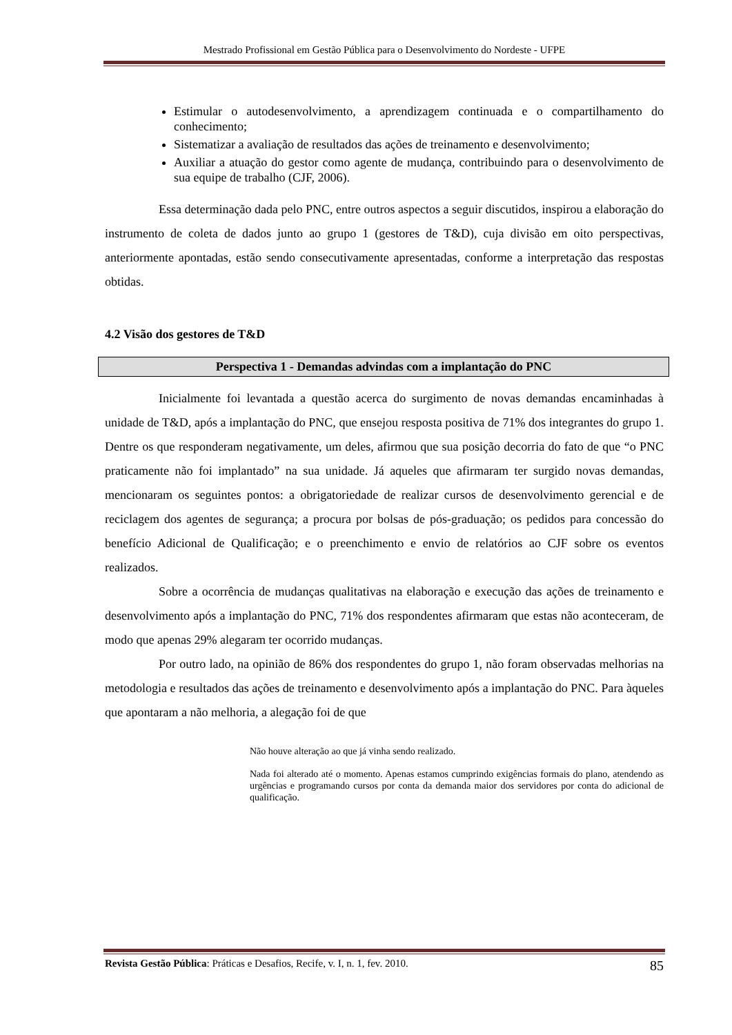Mestrado Profissional em Gestão Pública para o Desenvolvimento do Nordeste - UFPE
Estimular o autodesenvolvimento, a aprendizagem continuada e o compartilhamento do conhecimento;
Sistematizar a avaliação de resultados das ações de treinamento e desenvolvimento;
Auxiliar a atuação do gestor como agente de mudança, contribuindo para o desenvolvimento de sua equipe de trabalho (CJF, 2006).
Essa determinação dada pelo PNC, entre outros aspectos a seguir discutidos, inspirou a elaboração do instrumento de coleta de dados junto ao grupo 1 (gestores de T&D), cuja divisão em oito perspectivas, anteriormente apontadas, estão sendo consecutivamente apresentadas, conforme a interpretação das respostas obtidas.
4.2 Visão dos gestores de T&D
Perspectiva 1 - Demandas advindas com a implantação do PNC
Inicialmente foi levantada a questão acerca do surgimento de novas demandas encaminhadas à unidade de T&D, após a implantação do PNC, que ensejou resposta positiva de 71% dos integrantes do grupo 1. Dentre os que responderam negativamente, um deles, afirmou que sua posição decorria do fato de que “o PNC praticamente não foi implantado” na sua unidade. Já aqueles que afirmaram ter surgido novas demandas, mencionaram os seguintes pontos: a obrigatoriedade de realizar cursos de desenvolvimento gerencial e de reciclagem dos agentes de segurança; a procura por bolsas de pós-graduação; os pedidos para concessão do benefício Adicional de Qualificação; e o preenchimento e envio de relatórios ao CJF sobre os eventos realizados.
Sobre a ocorrência de mudanças qualitativas na elaboração e execução das ações de treinamento e desenvolvimento após a implantação do PNC, 71% dos respondentes afirmaram que estas não aconteceram, de modo que apenas 29% alegaram ter ocorrido mudanças.
Por outro lado, na opinião de 86% dos respondentes do grupo 1, não foram observadas melhorias na metodologia e resultados das ações de treinamento e desenvolvimento após a implantação do PNC. Para àqueles que apontaram a não melhoria, a alegação foi de que
Não houve alteração ao que já vinha sendo realizado.
Nada foi alterado até o momento. Apenas estamos cumprindo exigências formais do plano, atendendo as urgências e programando cursos por conta da demanda maior dos servidores por conta do adicional de qualificação.
Revista Gestão Pública: Práticas e Desafios, Recife, v. I, n. 1, fev. 2010. 85